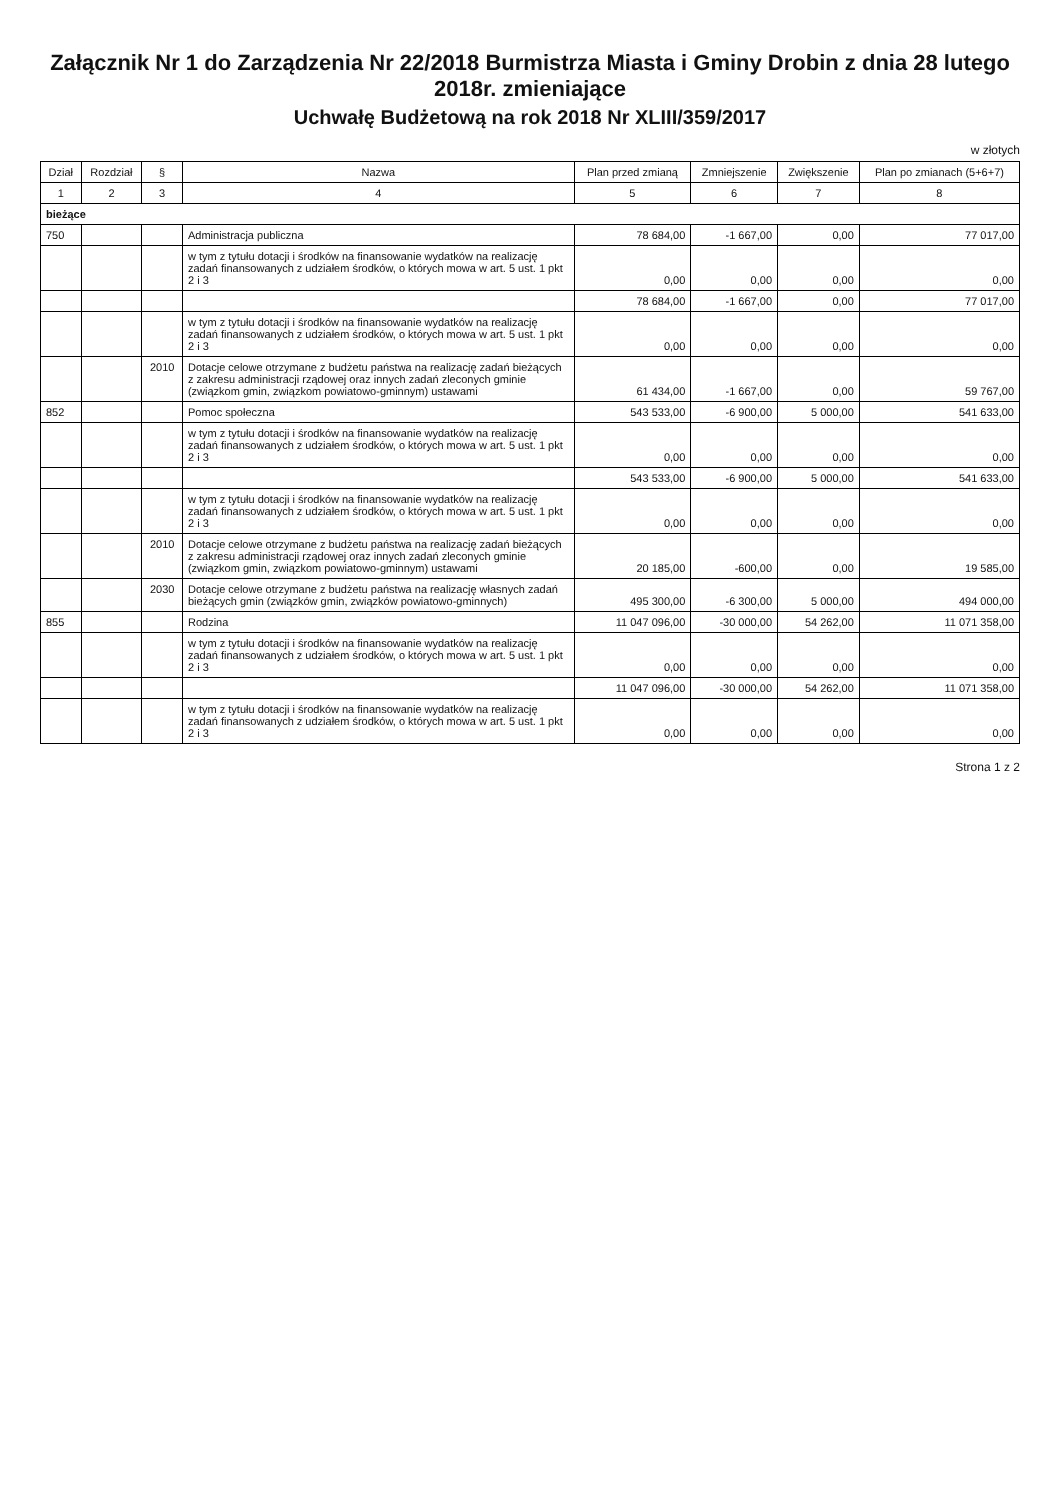Załącznik Nr 1 do Zarządzenia Nr 22/2018 Burmistrza Miasta i Gminy Drobin z dnia 28 lutego 2018r. zmieniające
Uchwałę Budżetową na rok 2018 Nr XLIII/359/2017
w złotych
| Dział | Rozdział | § | Nazwa | Plan przed zmianą | Zmniejszenie | Zwiększenie | Plan po zmianach (5+6+7) |
| --- | --- | --- | --- | --- | --- | --- | --- |
| 1 | 2 | 3 | 4 | 5 | 6 | 7 | 8 |
| bieżące | | | | | | | |
| 750 | | | Administracja publiczna | 78 684,00 | -1 667,00 | 0,00 | 77 017,00 |
| | | | w tym z tytułu dotacji i środków na finansowanie wydatków na realizację zadań finansowanych z udziałem środków, o których mowa w art. 5 ust. 1 pkt 2 i 3 | 0,00 | 0,00 | 0,00 | 0,00 |
| | | | | 78 684,00 | -1 667,00 | 0,00 | 77 017,00 |
| | | | w tym z tytułu dotacji i środków na finansowanie wydatków na realizację zadań finansowanych z udziałem środków, o których mowa w art. 5 ust. 1 pkt 2 i 3 | 0,00 | 0,00 | 0,00 | 0,00 |
| | | 2010 | Dotacje celowe otrzymane z budżetu państwa na realizację zadań bieżących z zakresu administracji rządowej oraz innych zadań zleconych gminie (związkom gmin, związkom powiatowo-gminnym) ustawami | 61 434,00 | -1 667,00 | 0,00 | 59 767,00 |
| 852 | | | Pomoc społeczna | 543 533,00 | -6 900,00 | 5 000,00 | 541 633,00 |
| | | | w tym z tytułu dotacji i środków na finansowanie wydatków na realizację zadań finansowanych z udziałem środków, o których mowa w art. 5 ust. 1 pkt 2 i 3 | 0,00 | 0,00 | 0,00 | 0,00 |
| | | | | 543 533,00 | -6 900,00 | 5 000,00 | 541 633,00 |
| | | | w tym z tytułu dotacji i środków na finansowanie wydatków na realizację zadań finansowanych z udziałem środków, o których mowa w art. 5 ust. 1 pkt 2 i 3 | 0,00 | 0,00 | 0,00 | 0,00 |
| | | 2010 | Dotacje celowe otrzymane z budżetu państwa na realizację zadań bieżących z zakresu administracji rządowej oraz innych zadań zleconych gminie (związkom gmin, związkom powiatowo-gminnym) ustawami | 20 185,00 | -600,00 | 0,00 | 19 585,00 |
| | | 2030 | Dotacje celowe otrzymane z budżetu państwa na realizację własnych zadań bieżących gmin (związków gmin, związków powiatowo-gminnych) | 495 300,00 | -6 300,00 | 5 000,00 | 494 000,00 |
| 855 | | | Rodzina | 11 047 096,00 | -30 000,00 | 54 262,00 | 11 071 358,00 |
| | | | w tym z tytułu dotacji i środków na finansowanie wydatków na realizację zadań finansowanych z udziałem środków, o których mowa w art. 5 ust. 1 pkt 2 i 3 | 0,00 | 0,00 | 0,00 | 0,00 |
| | | | | 11 047 096,00 | -30 000,00 | 54 262,00 | 11 071 358,00 |
| | | | w tym z tytułu dotacji i środków na finansowanie wydatków na realizację zadań finansowanych z udziałem środków, o których mowa w art. 5 ust. 1 pkt 2 i 3 | 0,00 | 0,00 | 0,00 | 0,00 |
Strona 1 z 2